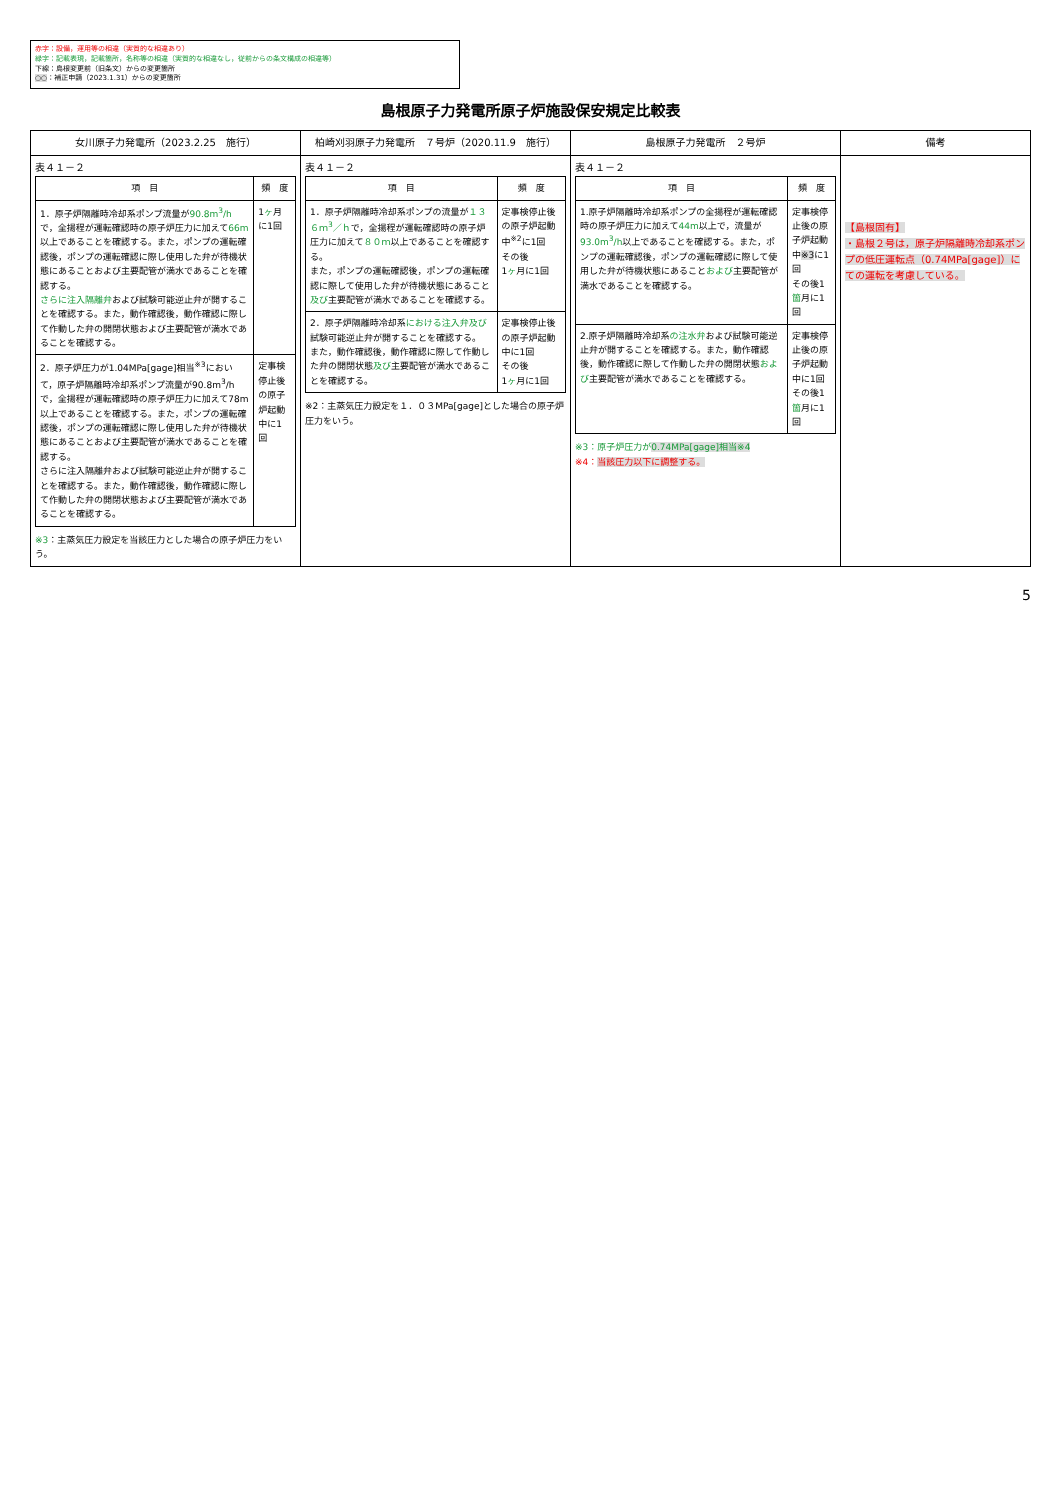赤字：設備，運用等の相違（実質的な相違あり）
緑字：記載表現，記載箇所，名称等の相違（実質的な相違なし，従前からの条文構成の相違等）
下線：島根変更前（旧条文）からの変更箇所
○○：補正申請（2023.1.31）からの変更箇所
島根原子力発電所原子炉施設保安規定比較表
| 女川原子力発電所（2023.2.25 施行） | 柏崎刈羽原子力発電所 ７号炉（2020.11.9 施行） | 島根原子力発電所 ２号炉 | 備考 |
| --- | --- | --- | --- |
| 表４１－２ / 項 目 / 頻 度 / / --- / --- / / 1．原子炉隔離時冷却系ポンプ流量が 90.8m<sup>3</sup>/h で，全揚程が運転確認時の原子炉圧力に加えて 66m 以上であることを確認する。また，ポンプの運転確認後，ポンプの運転確認に際し使用した弁が待機状態にあることおよび主要配管が満水であることを確認する。 さらに注入隔離弁 および試験可能逆止弁が開することを確認する。また，動作確認後，動作確認に際して作動した弁の開閉状態および主要配管が満水であることを確認する。 / 1 ヶ 月に1回 / / 2．原子炉圧力が1.04MPa[gage]相当<sup>※3</sup>において，原子炉隔離時冷却系ポンプ流量が90.8m<sup>3</sup>/hで，全揚程が運転確認時の原子炉圧力に加えて78m以上であることを確認する。また，ポンプの運転確認後，ポンプの運転確認に際し使用した弁が待機状態にあることおよび主要配管が満水であることを確認する。 さらに注入隔離弁および試験可能逆止弁が開することを確認する。また，動作確認後，動作確認に際して作動した弁の開閉状態および主要配管が満水であることを確認する。 / 定事検停止後の原子炉起動中に1回 / ※3 ：主蒸気圧力設定を当該圧力とした場合の原子炉圧力をいう。 | 表４１－２ / 項 目 / 頻 度 / / --- / --- / / 1．原子炉隔離時冷却系ポンプの流量が １３６ｍ<sup>3</sup>／ｈ で，全揚程が運転確認時の原子炉圧力に加えて ８０ｍ 以上であることを確認する。 また，ポンプの運転確認後，ポンプの運転確認に際して使用した弁が待機状態にあること 及び 主要配管が満水であることを確認する。 / 定事検停止後の原子炉起動中<sup>※2</sup>に1回 その後 1 ヶ 月に1回 / / 2．原子炉隔離時冷却系 における注入弁及び 試験可能逆止弁が開することを確認する。 また，動作確認後，動作確認に際して作動した弁の開閉状態 及び 主要配管が満水であることを確認する。 / 定事検停止後の原子炉起動中に1回 その後 1 ヶ 月に1回 / ※2：主蒸気圧力設定を１．０３MPa[gage]とした場合の原子炉圧力をいう。 | 表４１－２ / 項 目 / 頻 度 / / --- / --- / / 1.原子炉隔離時冷却系ポンプの全揚程が運転確認時の原子炉圧力に加えて 44m 以上で，流量が 93.0m<sup>3</sup>/h 以上であることを確認する。また，ポンプの運転確認後，ポンプの運転確認に際して使用した弁が待機状態にあること および 主要配管が満水であることを確認する。 / 定事検停止後の原子炉起動中 ※3 に1回 その後1 箇 月に1回 / / 2.原子炉隔離時冷却系 の注水弁 および試験可能逆止弁が開することを確認する。また，動作確認後，動作確認に際して作動した弁の開閉状態 および 主要配管が満水であることを確認する。 / 定事検停止後の原子炉起動中に1回 その後1 箇 月に1回 / ※3：原子炉圧力が 0.74MPa[gage]相当※4 ※4： 当該圧力以下に調整する。 | 【島根固有】 ・島根２号は，原子炉隔離時冷却系ポンプの低圧運転点（0.74MPa[gage]）にての運転を考慮している。 |
5